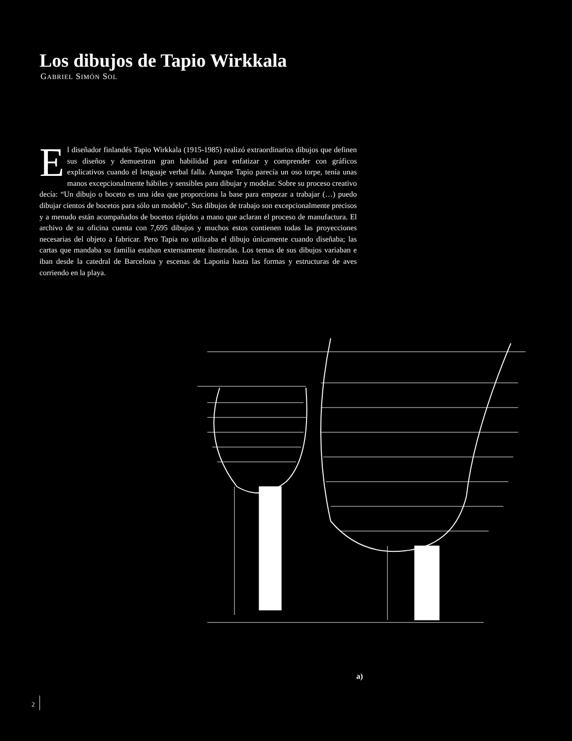Los dibujos de Tapio Wirkkala
GABRIEL SIMÓN SOL
El diseñador finlandés Tapio Wirkkala (1915-1985) realizó extraordinarios dibujos que definen sus diseños y demuestran gran habilidad para enfatizar y comprender con gráficos explicativos cuando el lenguaje verbal falla. Aunque Tapio parecía un oso torpe, tenía unas manos excepcionalmente hábiles y sensibles para dibujar y modelar. Sobre su proceso creativo decía: “Un dibujo o boceto es una idea que proporciona la base para empezar a trabajar (…) puedo dibujar cientos de bocetos para sólo un modelo”. Sus dibujos de trabajo son excepcionalmente precisos y a menudo están acompañados de bocetos rápidos a mano que aclaran el proceso de manufactura. El archivo de su oficina cuenta con 7,695 dibujos y muchos estos contienen todas las proyecciones necesarias del objeto a fabricar. Pero Tapia no utilizaba el dibujo únicamente cuando diseñaba; las cartas que mandaba su familia estaban extensamente ilustradas. Los temas de sus dibujos variaban e iban desde la catedral de Barcelona y escenas de Laponia hasta las formas y estructuras de aves corriendo en la playa.
a)
2